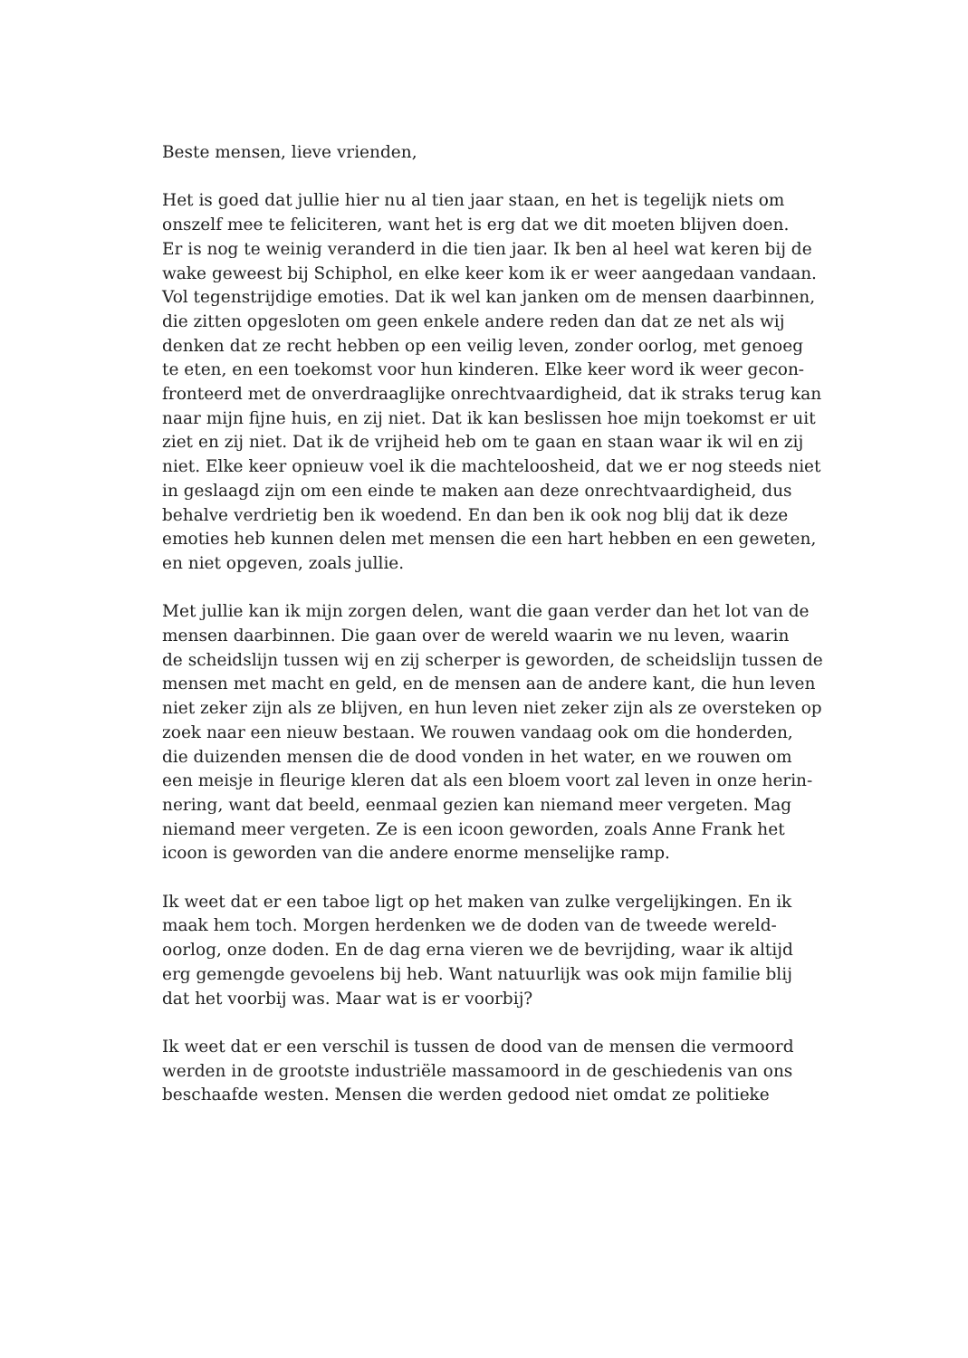Beste mensen, lieve vrienden,
Het is goed dat jullie hier nu al tien jaar staan, en het is tegelijk niets om
onszelf mee te feliciteren, want het is erg dat we dit moeten blijven doen.
Er is nog te weinig veranderd in die tien jaar. Ik ben al heel wat keren bij de
wake geweest bij Schiphol, en elke keer kom ik er weer aangedaan vandaan.
Vol tegenstrijdige emoties. Dat ik wel kan janken om de mensen daarbinnen,
die zitten opgesloten om geen enkele andere reden dan dat ze net als wij
denken dat ze recht hebben op een veilig leven, zonder oorlog, met genoeg
te eten, en een toekomst voor hun kinderen. Elke keer word ik weer gecon-
fronteerd met de onverdraaglijke onrechtvaardigheid, dat ik straks terug kan
naar mijn fijne huis, en zij niet. Dat ik kan beslissen hoe mijn toekomst er uit
ziet en zij niet. Dat ik de vrijheid heb om te gaan en staan waar ik wil en zij
niet. Elke keer opnieuw voel ik die machteloosheid, dat we er nog steeds niet
in geslaagd zijn om een einde te maken aan deze onrechtvaardigheid, dus
behalve verdrietig ben ik woedend. En dan ben ik ook nog blij dat ik deze
emoties heb kunnen delen met mensen die een hart hebben en een geweten,
en niet opgeven, zoals jullie.
Met jullie kan ik mijn zorgen delen, want die gaan verder dan het lot van de
mensen daarbinnen. Die gaan over de wereld waarin we nu leven, waarin
de scheidslijn tussen wij en zij scherper is geworden, de scheidslijn tussen de
mensen met macht en geld, en de mensen aan de andere kant, die hun leven
niet zeker zijn als ze blijven, en hun leven niet zeker zijn als ze oversteken op
zoek naar een nieuw bestaan. We rouwen vandaag ook om die honderden,
die duizenden mensen die de dood vonden in het water, en we rouwen om
een meisje in fleurige kleren dat als een bloem voort zal leven in onze herin-
nering, want dat beeld, eenmaal gezien kan niemand meer vergeten. Mag
niemand meer vergeten. Ze is een icoon geworden, zoals Anne Frank het
icoon is geworden van die andere enorme menselijke ramp.
Ik weet dat er een taboe ligt op het maken van zulke vergelijkingen. En ik
maak hem toch. Morgen herdenken we de doden van de tweede wereld-
oorlog, onze doden. En de dag erna vieren we de bevrijding, waar ik altijd
erg gemengde gevoelens bij heb. Want natuurlijk was ook mijn familie blij
dat het voorbij was. Maar wat is er voorbij?
Ik weet dat er een verschil is tussen de dood van de mensen die vermoord
werden in de grootste industriële massamoord in de geschiedenis van ons
beschaafde westen. Mensen die werden gedood niet omdat ze politieke